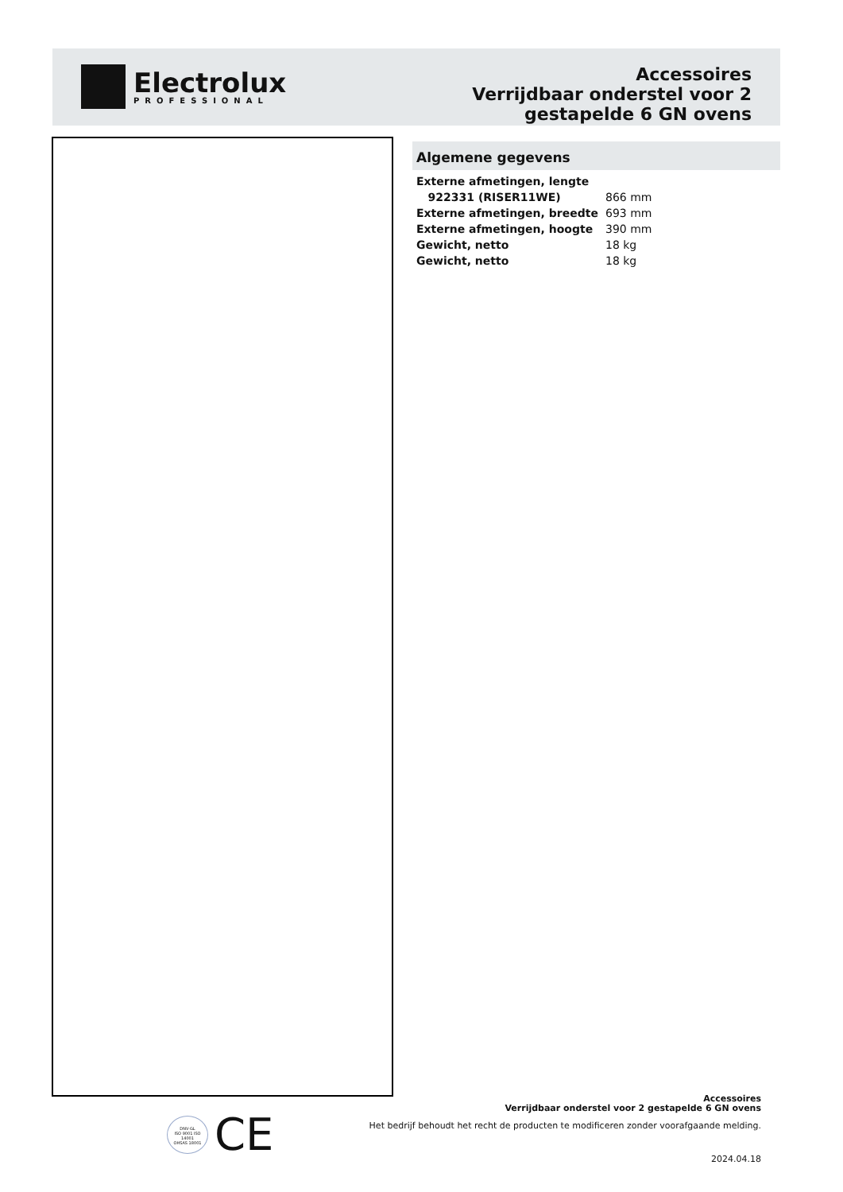Electrolux
PROFESSIONAL
Accessoires
Verrijdbaar onderstel voor 2 gestapelde 6 GN ovens
Algemene gegevens
| Externe afmetingen, lengte | |
| 922331 (RISER11WE) | 866 mm |
| Externe afmetingen, breedte | 693 mm |
| Externe afmetingen, hoogte | 390 mm |
| Gewicht, netto | 18 kg |
| Gewicht, netto | 18 kg |
DNV·GL
ISO 9001 ISO 14001
OHSAS 18001
CE
Accessoires
Verrijdbaar onderstel voor 2 gestapelde 6 GN ovens
Het bedrijf behoudt het recht de producten te modificeren zonder voorafgaande melding.
2024.04.18